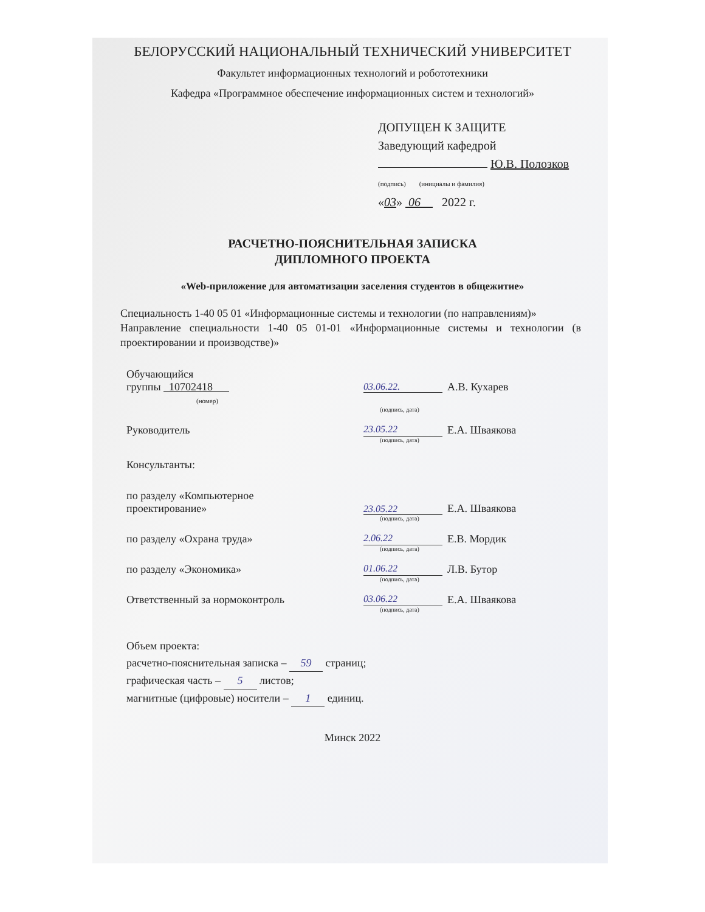БЕЛОРУССКИЙ НАЦИОНАЛЬНЫЙ ТЕХНИЧЕСКИЙ УНИВЕРСИТЕТ
Факультет информационных технологий и робототехники
Кафедра «Программное обеспечение информационных систем и технологий»
ДОПУЩЕН К ЗАЩИТЕ
Заведующий кафедрой
Ю.В. Полозков
(подпись) (инициалы и фамилия)
«03» 06 2022 г.
РАСЧЕТНО-ПОЯСНИТЕЛЬНАЯ ЗАПИСКА
ДИПЛОМНОГО ПРОЕКТА
«Web-приложение для автоматизации заселения студентов в общежитие»
Специальность 1-40 05 01 «Информационные системы и технологии (по направлениям)»
Направление специальности 1-40 05 01-01 «Информационные системы и технологии (в проектировании и производстве)»
Обучающийся
группы 10702418
(номер)
03.06.22. А.В. Кухарев
(подпись, дата)
Руководитель 23.05.22 Е.А. Шваякова
(подпись, дата)
Консультанты:
по разделу «Компьютерное
проектирование»
23.05.22 Е.А. Шваякова
(подпись, дата)
по разделу «Охрана труда» 2.06.22 Е.В. Мордик
(подпись, дата)
по разделу «Экономика» 01.06.22 Л.В. Бутор
(подпись, дата)
Ответственный за нормоконтроль 03.06.22 Е.А. Шваякова
(подпись, дата)
Объем проекта:
расчетно-пояснительная записка – 59 страниц;
графическая часть – 5 листов;
магнитные (цифровые) носители – 1 единиц.
Минск 2022